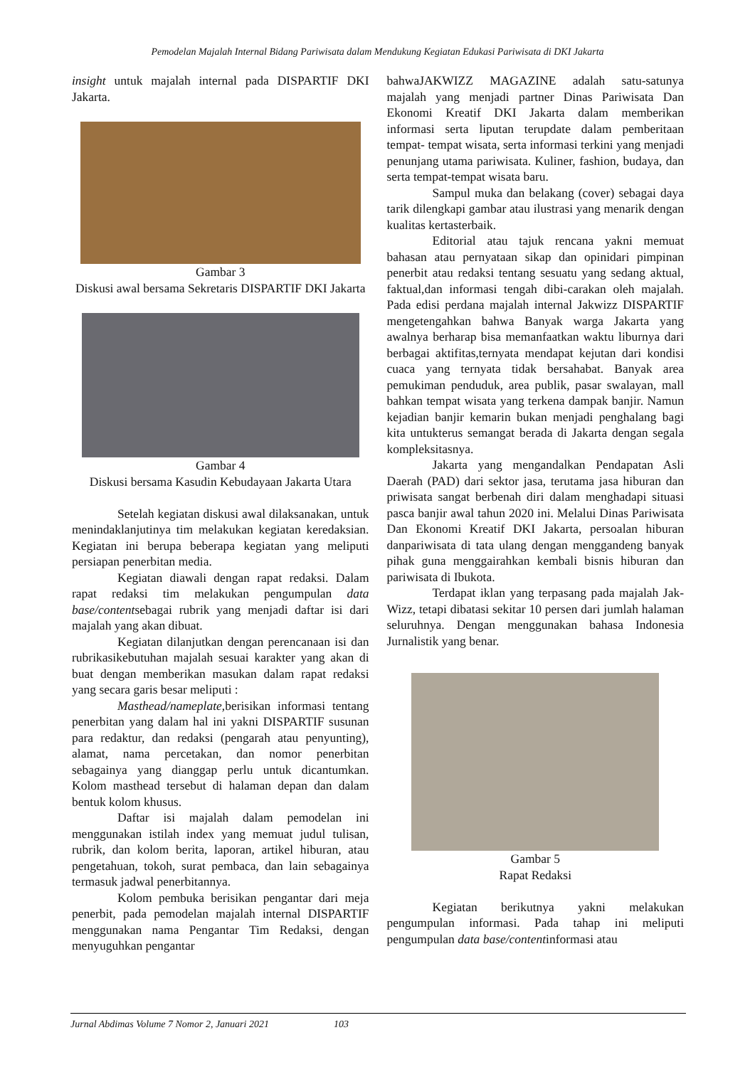Pemodelan Majalah Internal Bidang Pariwisata dalam Mendukung Kegiatan Edukasi Pariwisata di DKI Jakarta
insight untuk majalah internal pada DISPARTIF DKI Jakarta.
Gambar 3
Diskusi awal bersama Sekretaris DISPARTIF DKI Jakarta
Gambar 4
Diskusi bersama Kasudin Kebudayaan Jakarta Utara
Setelah kegiatan diskusi awal dilaksanakan, untuk menindaklanjutinya tim melakukan kegiatan keredaksian. Kegiatan ini berupa beberapa kegiatan yang meliputi persiapan penerbitan media.
Kegiatan diawali dengan rapat redaksi. Dalam rapat redaksi tim melakukan pengumpulan data base/contentsebagai rubrik yang menjadi daftar isi dari majalah yang akan dibuat.
Kegiatan dilanjutkan dengan perencanaan isi dan rubrikasikebutuhan majalah sesuai karakter yang akan di buat dengan memberikan masukan dalam rapat redaksi yang secara garis besar meliputi :
Masthead/nameplate,berisikan informasi tentang penerbitan yang dalam hal ini yakni DISPARTIF susunan para redaktur, dan redaksi (pengarah atau penyunting), alamat, nama percetakan, dan nomor penerbitan sebagainya yang dianggap perlu untuk dicantumkan. Kolom masthead tersebut di halaman depan dan dalam bentuk kolom khusus.
Daftar isi majalah dalam pemodelan ini menggunakan istilah index yang memuat judul tulisan, rubrik, dan kolom berita, laporan, artikel hiburan, atau pengetahuan, tokoh, surat pembaca, dan lain sebagainya termasuk jadwal penerbitannya.
Kolom pembuka berisikan pengantar dari meja penerbit, pada pemodelan majalah internal DISPARTIF menggunakan nama Pengantar Tim Redaksi, dengan menyuguhkan pengantar
bahwaJAKWIZZ MAGAZINE adalah satu-satunya majalah yang menjadi partner Dinas Pariwisata Dan Ekonomi Kreatif DKI Jakarta dalam memberikan informasi serta liputan terupdate dalam pemberitaan tempat- tempat wisata, serta informasi terkini yang menjadi penunjang utama pariwisata. Kuliner, fashion, budaya, dan serta tempat-tempat wisata baru.
Sampul muka dan belakang (cover) sebagai daya tarik dilengkapi gambar atau ilustrasi yang menarik dengan kualitas kertasterbaik.
Editorial atau tajuk rencana yakni memuat bahasan atau pernyataan sikap dan opinidari pimpinan penerbit atau redaksi tentang sesuatu yang sedang aktual, faktual,dan informasi tengah dibi-carakan oleh majalah. Pada edisi perdana majalah internal Jakwizz DISPARTIF mengetengahkan bahwa Banyak warga Jakarta yang awalnya berharap bisa memanfaatkan waktu liburnya dari berbagai aktifitas,ternyata mendapat kejutan dari kondisi cuaca yang ternyata tidak bersahabat. Banyak area pemukiman penduduk, area publik, pasar swalayan, mall bahkan tempat wisata yang terkena dampak banjir. Namun kejadian banjir kemarin bukan menjadi penghalang bagi kita untukterus semangat berada di Jakarta dengan segala kompleksitasnya.
Jakarta yang mengandalkan Pendapatan Asli Daerah (PAD) dari sektor jasa, terutama jasa hiburan dan priwisata sangat berbenah diri dalam menghadapi situasi pasca banjir awal tahun 2020 ini. Melalui Dinas Pariwisata Dan Ekonomi Kreatif DKI Jakarta, persoalan hiburan danpariwisata di tata ulang dengan menggandeng banyak pihak guna menggairahkan kembali bisnis hiburan dan pariwisata di Ibukota.
Terdapat iklan yang terpasang pada majalah Jak-Wizz, tetapi dibatasi sekitar 10 persen dari jumlah halaman seluruhnya. Dengan menggunakan bahasa Indonesia Jurnalistik yang benar.
Gambar 5
Rapat Redaksi
Kegiatan berikutnya yakni melakukan pengumpulan informasi. Pada tahap ini meliputi pengumpulan data base/contentinformasi atau
Jurnal Abdimas Volume 7 Nomor 2, Januari 2021 103